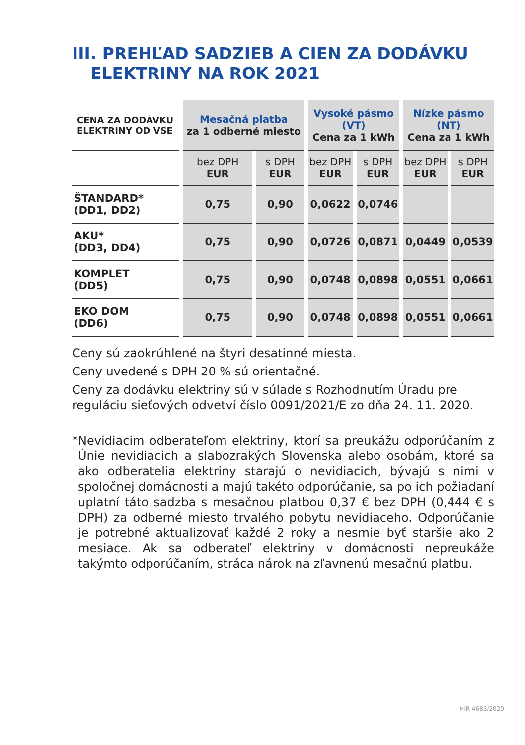III. PREHĽAD SADZIEB A CIEN ZA DODÁVKU
ELEKTRINY NA ROK 2021
| CENA ZA DODÁVKU ELEKTRINY OD VSE | Mesačná platba za 1 odberné miesto | | Vysoké pásmo (VT) Cena za 1 kWh | | Nízke pásmo (NT) Cena za 1 kWh | |
| --- | --- | --- | --- | --- | --- | --- |
| | bez DPH EUR | s DPH EUR | bez DPH EUR | s DPH EUR | bez DPH EUR | s DPH EUR |
| ŠTANDARD* (DD1, DD2) | 0,75 | 0,90 | 0,0622 | 0,0746 | | |
| AKU* (DD3, DD4) | 0,75 | 0,90 | 0,0726 | 0,0871 | 0,0449 | 0,0539 |
| KOMPLET (DD5) | 0,75 | 0,90 | 0,0748 | 0,0898 | 0,0551 | 0,0661 |
| EKO DOM (DD6) | 0,75 | 0,90 | 0,0748 | 0,0898 | 0,0551 | 0,0661 |
Ceny sú zaokrúhlené na štyri desatinné miesta.
Ceny uvedené s DPH 20 % sú orientačné.
Ceny za dodávku elektriny sú v súlade s Rozhodnutím Úradu pre reguláciu sieťových odvetví číslo 0091/2021/E zo dňa 24. 11. 2020.
*
Nevidiacim odberateľom elektriny, ktorí sa preukážu odporúčaním z Únie nevidiacich a slabozrakých Slovenska alebo osobám, ktoré sa ako odberatelia elektriny starajú o nevidiacich, bývajú s nimi v spoločnej domácnosti a majú takéto odporúčanie, sa po ich požiadaní uplatní táto sadzba s mesačnou platbou 0,37 € bez DPH (0,444 € s DPH) za odberné miesto trvalého pobytu nevidiaceho. Odporúčanie je potrebné aktualizovať každé 2 roky a nesmie byť staršie ako 2 mesiace. Ak sa odberateľ elektriny v domácnosti nepreukáže takýmto odporúčaním, stráca nárok na zľavnenú mesačnú platbu.
HiR 4683/2020